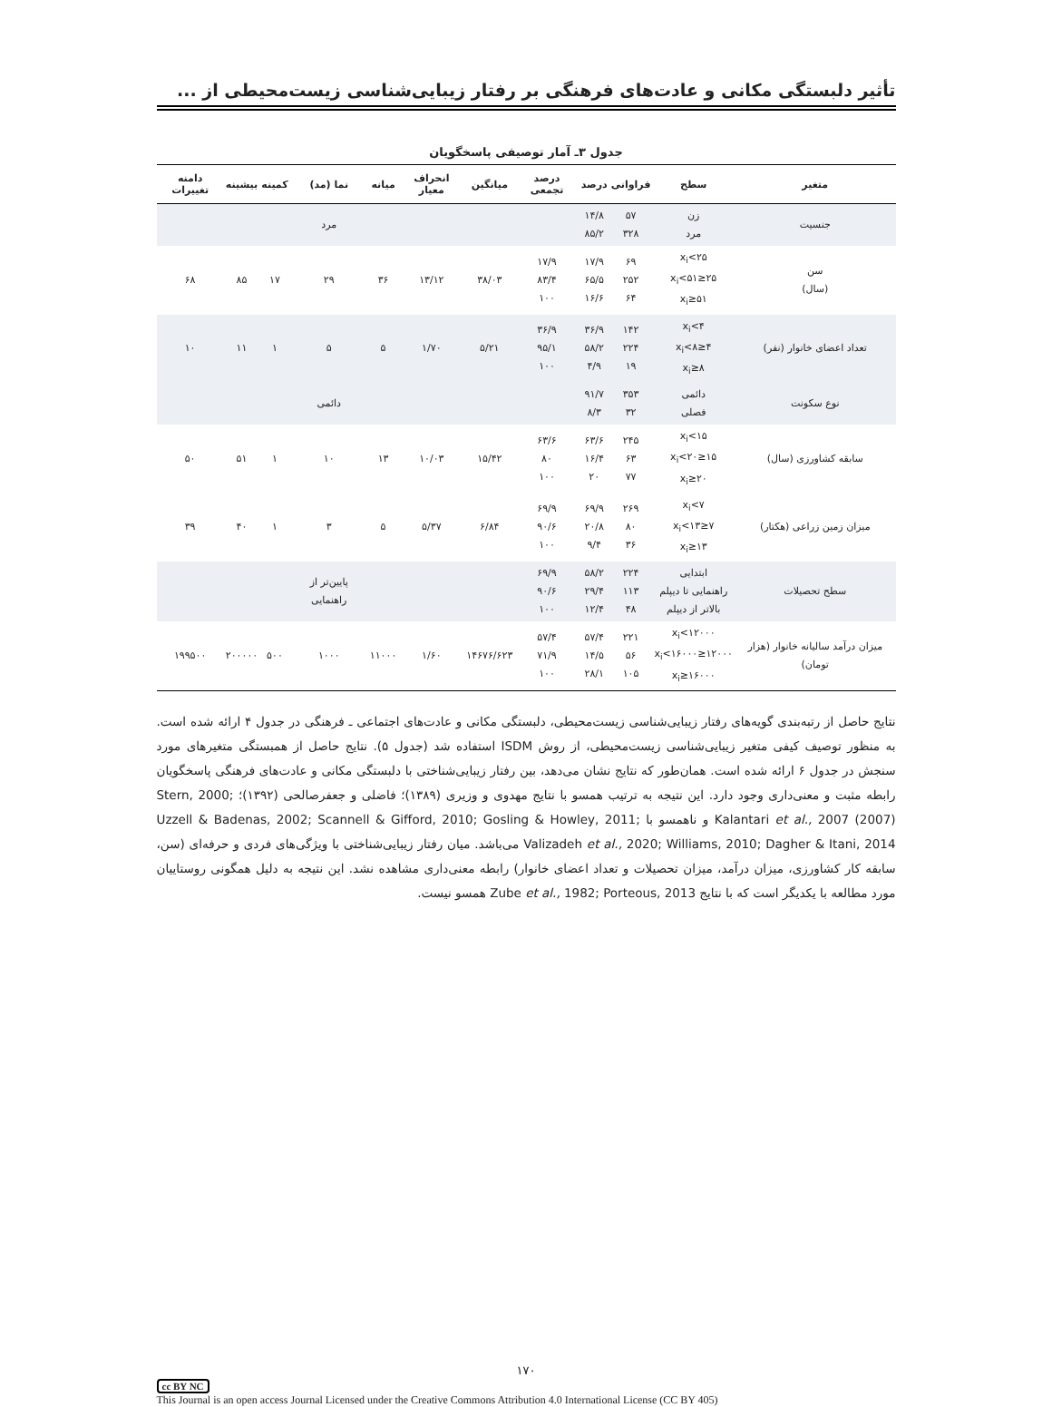تأثیر دلبستگی مکانی و عادت‌های فرهنگی بر رفتار زیبایی‌شناسی زیست‌محیطی از ...
جدول ۳ـ آمار توصیفی پاسخگویان
| متغیر | سطح | فراوانی | درصد | درصد تجمعی | میانگین | انحراف معیار | میانه | نما (مد) | کمینه | بیشینه | دامنه تغییرات |
| --- | --- | --- | --- | --- | --- | --- | --- | --- | --- | --- | --- |
| جنسیت | زن مرد | ۵۷ ۳۲۸ | ۱۴/۸ ۸۵/۲ | | | | | مرد | | | |
| سن (سال) | x<sub>i</sub><۲۵ ۲۵≤x<sub>i</sub><۵۱ ۵۱≤x<sub>i</sub> | ۶۹ ۲۵۲ ۶۴ | ۱۷/۹ ۶۵/۵ ۱۶/۶ | ۱۷/۹ ۸۳/۴ ۱۰۰ | ۳۸/۰۳ | ۱۳/۱۲ | ۳۶ | ۲۹ | ۱۷ | ۸۵ | ۶۸ |
| تعداد اعضای خانوار (نفر) | x<sub>i</sub><۴ ۴≤x<sub>i</sub><۸ ۸≤x<sub>i</sub> | ۱۴۲ ۲۲۴ ۱۹ | ۳۶/۹ ۵۸/۲ ۴/۹ | ۳۶/۹ ۹۵/۱ ۱۰۰ | ۵/۲۱ | ۱/۷۰ | ۵ | ۵ | ۱ | ۱۱ | ۱۰ |
| نوع سکونت | دائمی فصلی | ۳۵۳ ۳۲ | ۹۱/۷ ۸/۳ | | | | | دائمی | | | |
| سابقه کشاورزی (سال) | x<sub>i</sub><۱۵ ۱۵≤x<sub>i</sub><۲۰ ۲۰≤x<sub>i</sub> | ۲۴۵ ۶۳ ۷۷ | ۶۳/۶ ۱۶/۴ ۲۰ | ۶۳/۶ ۸۰ ۱۰۰ | ۱۵/۴۲ | ۱۰/۰۳ | ۱۳ | ۱۰ | ۱ | ۵۱ | ۵۰ |
| میزان زمین زراعی (هکتار) | x<sub>i</sub><۷ ۷≤x<sub>i</sub><۱۳ ۱۳≤x<sub>i</sub> | ۲۶۹ ۸۰ ۳۶ | ۶۹/۹ ۲۰/۸ ۹/۴ | ۶۹/۹ ۹۰/۶ ۱۰۰ | ۶/۸۴ | ۵/۳۷ | ۵ | ۳ | ۱ | ۴۰ | ۳۹ |
| سطح تحصیلات | ابتدایی راهنمایی تا دیپلم بالاتر از دیپلم | ۲۲۴ ۱۱۳ ۴۸ | ۵۸/۲ ۲۹/۴ ۱۲/۴ | ۶۹/۹ ۹۰/۶ ۱۰۰ | | | | پایین‌تر از راهنمایی | | | |
| میزان درآمد سالیانه خانوار (هزار تومان) | x<sub>i</sub><۱۲۰۰۰ ۱۲۰۰۰≤x<sub>i</sub><۱۶۰۰۰ ۱۶۰۰۰≤x<sub>i</sub> | ۲۲۱ ۵۶ ۱۰۵ | ۵۷/۴ ۱۴/۵ ۲۸/۱ | ۵۷/۴ ۷۱/۹ ۱۰۰ | ۱۴۶۷۶/۶۲۳ | ۱/۶۰ | ۱۱۰۰۰ | ۱۰۰۰ | ۵۰۰ | ۲۰۰۰۰۰ | ۱۹۹۵۰۰ |
نتایج حاصل از رتبه‌بندی گویه‌های رفتار زیبایی‌شناسی زیست‌محیطی، دلبستگی مکانی و عادت‌های اجتماعی ـ فرهنگی در جدول ۴ ارائه شده است. به منظور توصیف کیفی متغیر زیبایی‌شناسی زیست‌محیطی، از روش ISDM استفاده شد (جدول ۵). نتایج حاصل از همبستگی متغیرهای مورد سنجش در جدول ۶ ارائه شده است. همان‌طور که نتایج نشان می‌دهد، بین رفتار زیبایی‌شناختی با دلبستگی مکانی و عادت‌های فرهنگی پاسخگویان رابطه مثبت و معنی‌داری وجود دارد. این نتیجه به ترتیب همسو با نتایج مهدوی و وزیری (۱۳۸۹)؛ فاضلی و جعفرصالحی (۱۳۹۲)؛ Stern, 2000; Kalantari et al., 2007 (2007) و ناهمسو با Uzzell & Badenas, 2002; Scannell & Gifford, 2010; Gosling & Howley, 2011; Valizadeh et al., 2020; Williams, 2010; Dagher & Itani, 2014 می‌باشد. میان رفتار زیبایی‌شناختی با ویژگی‌های فردی و حرفه‌ای (سن، سابقه کار کشاورزی، میزان درآمد، میزان تحصیلات و تعداد اعضای خانوار) رابطه معنی‌داری مشاهده نشد. این نتیجه به دلیل همگونی روستاییان مورد مطالعه با یکدیگر است که با نتایج Zube et al., 1982; Porteous, 2013 همسو نیست.
۱۷۰
cc BY NC
This Journal is an open access Journal Licensed under the Creative Commons Attribution 4.0 International License (CC BY 405)